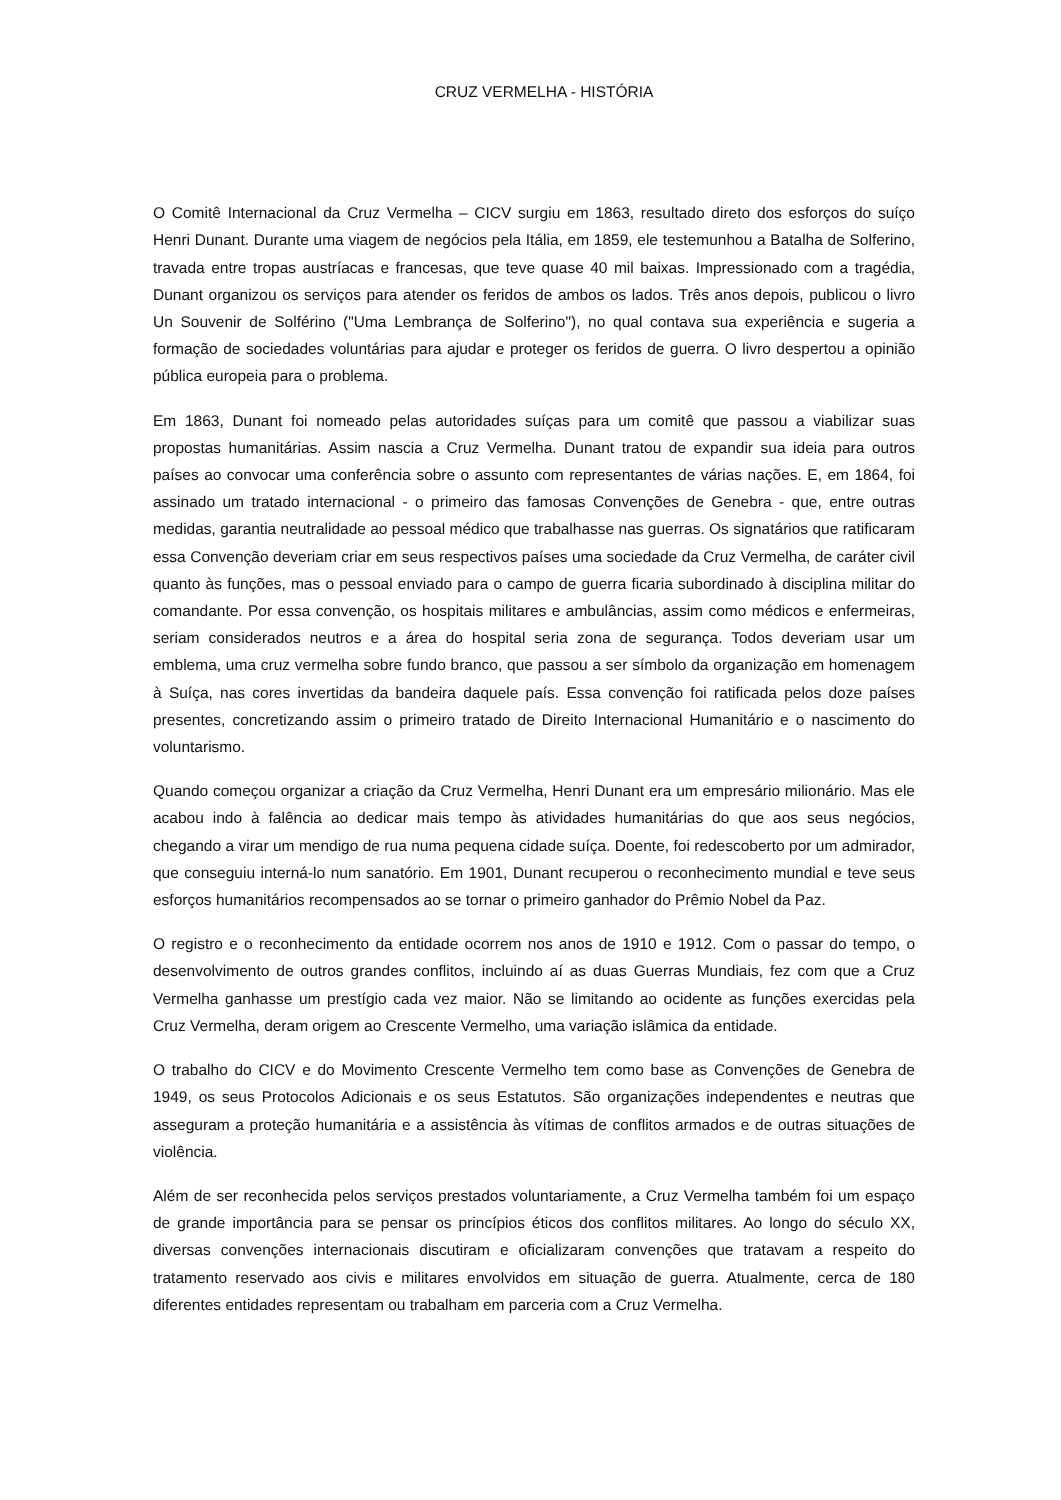CRUZ VERMELHA - HISTÓRIA
O Comitê Internacional da Cruz Vermelha – CICV surgiu em 1863, resultado direto dos esforços do suíço Henri Dunant. Durante uma viagem de negócios pela Itália, em 1859, ele testemunhou a Batalha de Solferino, travada entre tropas austríacas e francesas, que teve quase 40 mil baixas. Impressionado com a tragédia, Dunant organizou os serviços para atender os feridos de ambos os lados. Três anos depois, publicou o livro Un Souvenir de Solférino ("Uma Lembrança de Solferino"), no qual contava sua experiência e sugeria a formação de sociedades voluntárias para ajudar e proteger os feridos de guerra. O livro despertou a opinião pública europeia para o problema.
Em 1863, Dunant foi nomeado pelas autoridades suíças para um comitê que passou a viabilizar suas propostas humanitárias. Assim nascia a Cruz Vermelha. Dunant tratou de expandir sua ideia para outros países ao convocar uma conferência sobre o assunto com representantes de várias nações. E, em 1864, foi assinado um tratado internacional - o primeiro das famosas Convenções de Genebra - que, entre outras medidas, garantia neutralidade ao pessoal médico que trabalhasse nas guerras. Os signatários que ratificaram essa Convenção deveriam criar em seus respectivos países uma sociedade da Cruz Vermelha, de caráter civil quanto às funções, mas o pessoal enviado para o campo de guerra ficaria subordinado à disciplina militar do comandante. Por essa convenção, os hospitais militares e ambulâncias, assim como médicos e enfermeiras, seriam considerados neutros e a área do hospital seria zona de segurança. Todos deveriam usar um emblema, uma cruz vermelha sobre fundo branco, que passou a ser símbolo da organização em homenagem à Suíça, nas cores invertidas da bandeira daquele país. Essa convenção foi ratificada pelos doze países presentes, concretizando assim o primeiro tratado de Direito Internacional Humanitário e o nascimento do voluntarismo.
Quando começou organizar a criação da Cruz Vermelha, Henri Dunant era um empresário milionário. Mas ele acabou indo à falência ao dedicar mais tempo às atividades humanitárias do que aos seus negócios, chegando a virar um mendigo de rua numa pequena cidade suíça. Doente, foi redescoberto por um admirador, que conseguiu interná-lo num sanatório. Em 1901, Dunant recuperou o reconhecimento mundial e teve seus esforços humanitários recompensados ao se tornar o primeiro ganhador do Prêmio Nobel da Paz.
O registro e o reconhecimento da entidade ocorrem nos anos de 1910 e 1912. Com o passar do tempo, o desenvolvimento de outros grandes conflitos, incluindo aí as duas Guerras Mundiais, fez com que a Cruz Vermelha ganhasse um prestígio cada vez maior. Não se limitando ao ocidente as funções exercidas pela Cruz Vermelha, deram origem ao Crescente Vermelho, uma variação islâmica da entidade.
O trabalho do CICV e do Movimento Crescente Vermelho tem como base as Convenções de Genebra de 1949, os seus Protocolos Adicionais e os seus Estatutos. São organizações independentes e neutras que asseguram a proteção humanitária e a assistência às vítimas de conflitos armados e de outras situações de violência.
Além de ser reconhecida pelos serviços prestados voluntariamente, a Cruz Vermelha também foi um espaço de grande importância para se pensar os princípios éticos dos conflitos militares. Ao longo do século XX, diversas convenções internacionais discutiram e oficializaram convenções que tratavam a respeito do tratamento reservado aos civis e militares envolvidos em situação de guerra. Atualmente, cerca de 180 diferentes entidades representam ou trabalham em parceria com a Cruz Vermelha.